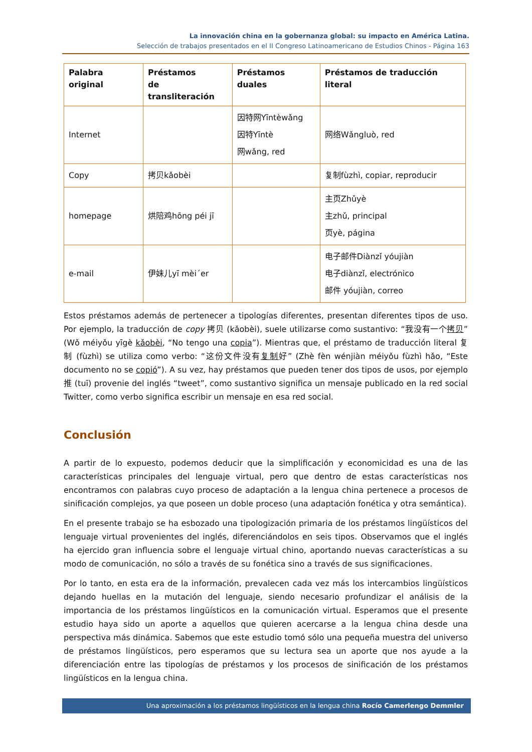La innovación china en la gobernanza global: su impacto en América Latina.
Selección de trabajos presentados en el II Congreso Latinoamericano de Estudios Chinos - Página 163
| Palabra original | Préstamos de transliteración | Préstamos duales | Préstamos de traducción literal |
| --- | --- | --- | --- |
| Internet | | 因特网Yīntèwǎng 因特Yīntè 网wǎng, red | 网络Wǎngluò, red |
| Copy | 拷贝kǎobèi | | 复制fùzhì, copiar, reproducir |
| homepage | 烘陪鸡hōng péi jī | | 主页Zhǔyè 主zhǔ, principal 页yè, página |
| e-mail | 伊妹儿yī mèi´er | | 电子邮件Diànzǐ yóujiàn 电子diànzǐ, electrónico 邮件 yóujiàn, correo |
Estos préstamos además de pertenecer a tipologías diferentes, presentan diferentes tipos de uso. Por ejemplo, la traducción de copy 拷贝 (kǎobèi), suele utilizarse como sustantivo: “我没有一个拷贝” (Wǒ méiyǒu yīgè kǎobèi, “No tengo una copia”). Mientras que, el préstamo de traducción literal 复制 (fùzhì) se utiliza como verbo: “这份文件没有复制好” (Zhè fèn wénjiàn méiyǒu fùzhì hǎo, “Este documento no se copió”). A su vez, hay préstamos que pueden tener dos tipos de usos, por ejemplo 推 (tuī) provenie del inglés “tweet”, como sustantivo significa un mensaje publicado en la red social Twitter, como verbo significa escribir un mensaje en esa red social.
Conclusión
A partir de lo expuesto, podemos deducir que la simplificación y economicidad es una de las características principales del lenguaje virtual, pero que dentro de estas características nos encontramos con palabras cuyo proceso de adaptación a la lengua china pertenece a procesos de sinificación complejos, ya que poseen un doble proceso (una adaptación fonética y otra semántica).
En el presente trabajo se ha esbozado una tipologización primaria de los préstamos lingüísticos del lenguaje virtual provenientes del inglés, diferenciándolos en seis tipos. Observamos que el inglés ha ejercido gran influencia sobre el lenguaje virtual chino, aportando nuevas características a su modo de comunicación, no sólo a través de su fonética sino a través de sus significaciones.
Por lo tanto, en esta era de la información, prevalecen cada vez más los intercambios lingüísticos dejando huellas en la mutación del lenguaje, siendo necesario profundizar el análisis de la importancia de los préstamos lingüísticos en la comunicación virtual. Esperamos que el presente estudio haya sido un aporte a aquellos que quieren acercarse a la lengua china desde una perspectiva más dinámica. Sabemos que este estudio tomó sólo una pequeña muestra del universo de préstamos lingüísticos, pero esperamos que su lectura sea un aporte que nos ayude a la diferenciación entre las tipologías de préstamos y los procesos de sinificación de los préstamos lingüísticos en la lengua china.
Una aproximación a los préstamos lingüísticos en la lengua china Rocío Camerlengo Demmler